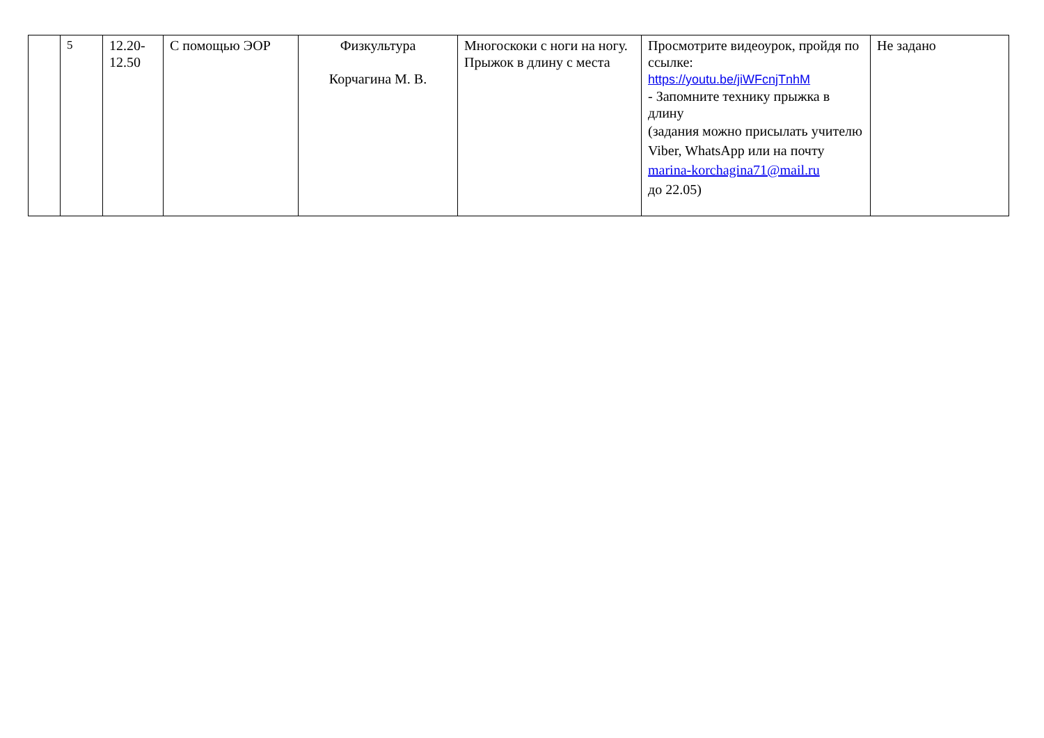| | 5 | 12.20- 12.50 | С помощью ЭОР | Физкультура Корчагина М. В. | Многоскоки с ноги на ногу. Прыжок в длину с места | Просмотрите видеоурок, пройдя по ссылке: https://youtu.be/jiWFcnjTnhM - Запомните технику прыжка в длину (задания можно присылать учителю Viber, WhatsApp или на почту marina-korchagina71@mail.ru до 22.05) | Не задано |